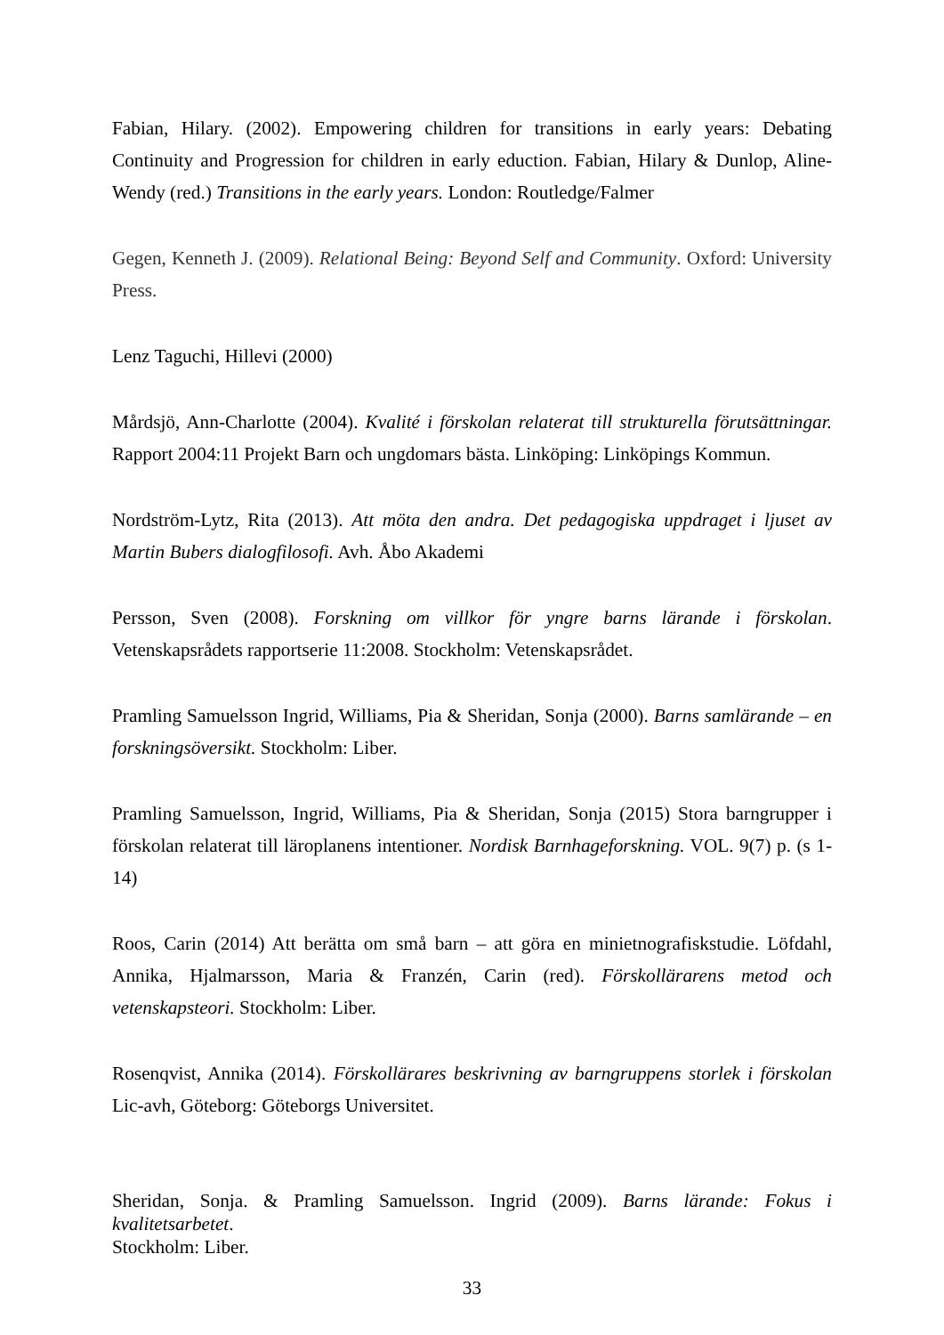Fabian, Hilary. (2002). Empowering children for transitions in early years: Debating Continuity and Progression for children in early eduction. Fabian, Hilary & Dunlop, Aline-Wendy (red.) Transitions in the early years. London: Routledge/Falmer
Gegen, Kenneth J. (2009). Relational Being: Beyond Self and Community. Oxford: University Press.
Lenz Taguchi, Hillevi (2000)
Mårdsjö, Ann-Charlotte (2004). Kvalité i förskolan relaterat till strukturella förutsättningar. Rapport 2004:11 Projekt Barn och ungdomars bästa. Linköping: Linköpings Kommun.
Nordström-Lytz, Rita (2013). Att möta den andra. Det pedagogiska uppdraget i ljuset av Martin Bubers dialogfilosofi. Avh. Åbo Akademi
Persson, Sven (2008). Forskning om villkor för yngre barns lärande i förskolan. Vetenskapsrådets rapportserie 11:2008. Stockholm: Vetenskapsrådet.
Pramling Samuelsson Ingrid, Williams, Pia & Sheridan, Sonja (2000). Barns samlärande – en forskningsöversikt. Stockholm: Liber.
Pramling Samuelsson, Ingrid, Williams, Pia & Sheridan, Sonja (2015) Stora barngrupper i förskolan relaterat till läroplanens intentioner. Nordisk Barnhageforskning. VOL. 9(7) p. (s 1-14)
Roos, Carin (2014) Att berätta om små barn – att göra en minietnografiskstudie. Löfdahl, Annika, Hjalmarsson, Maria & Franzén, Carin (red). Förskollärarens metod och vetenskapsteori. Stockholm: Liber.
Rosenqvist, Annika (2014). Förskollärares beskrivning av barngruppens storlek i förskolan Lic-avh, Göteborg: Göteborgs Universitet.
Sheridan, Sonja. & Pramling Samuelsson. Ingrid (2009). Barns lärande: Fokus i kvalitetsarbetet.
Stockholm: Liber.
33